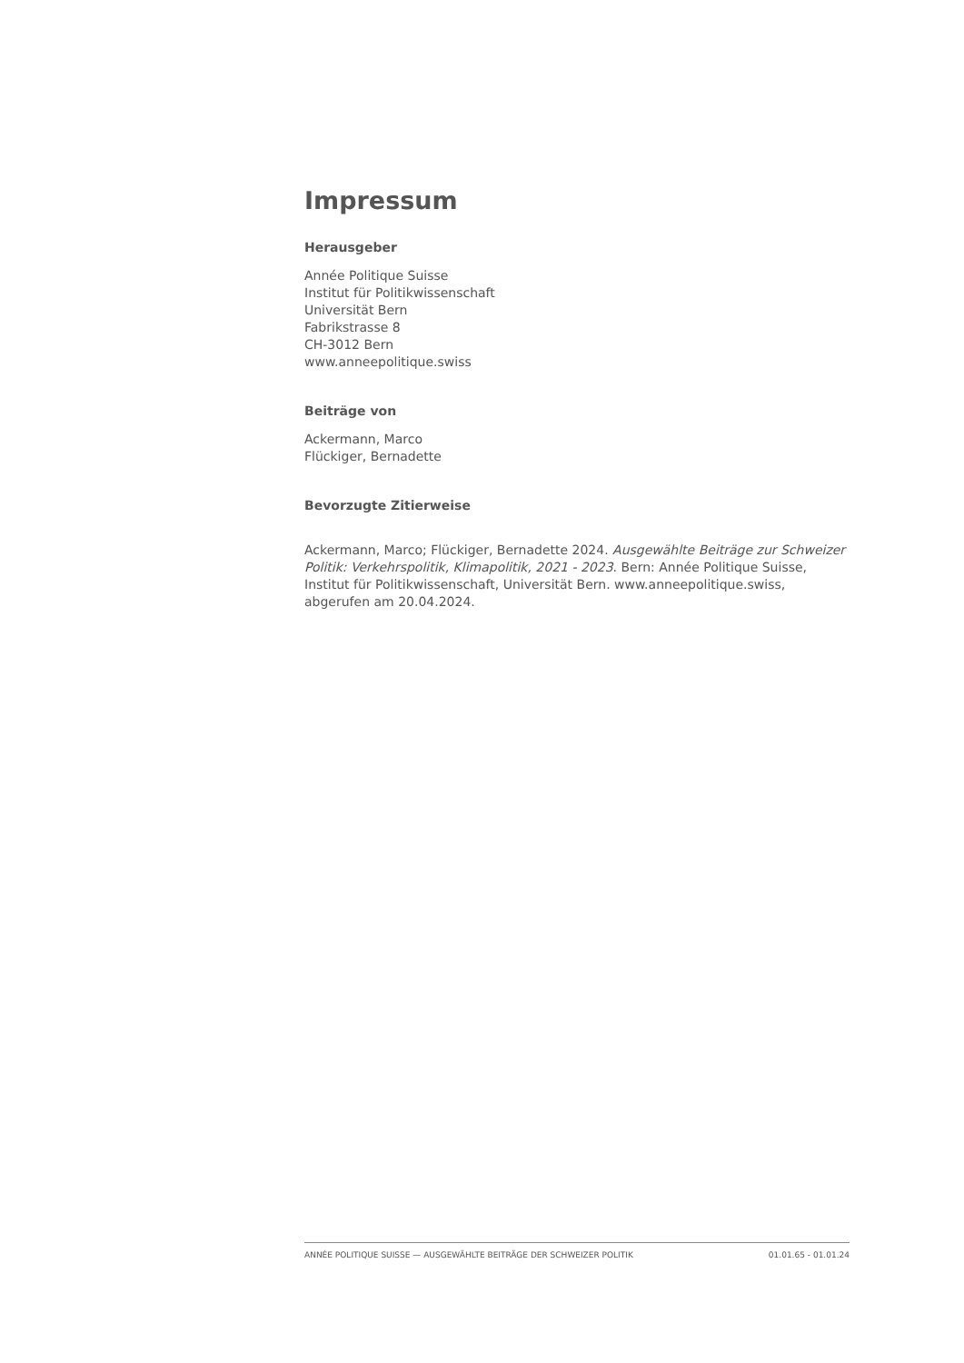Impressum
Herausgeber
Année Politique Suisse
Institut für Politikwissenschaft
Universität Bern
Fabrikstrasse 8
CH-3012 Bern
www.anneepolitique.swiss
Beiträge von
Ackermann, Marco
Flückiger, Bernadette
Bevorzugte Zitierweise
Ackermann, Marco; Flückiger, Bernadette 2024. Ausgewählte Beiträge zur Schweizer Politik: Verkehrspolitik, Klimapolitik, 2021 - 2023. Bern: Année Politique Suisse, Institut für Politikwissenschaft, Universität Bern. www.anneepolitique.swiss, abgerufen am 20.04.2024.
ANNÉE POLITIQUE SUISSE — AUSGEWÄHLTE BEITRÄGE DER SCHWEIZER POLITIK 01.01.65 - 01.01.24